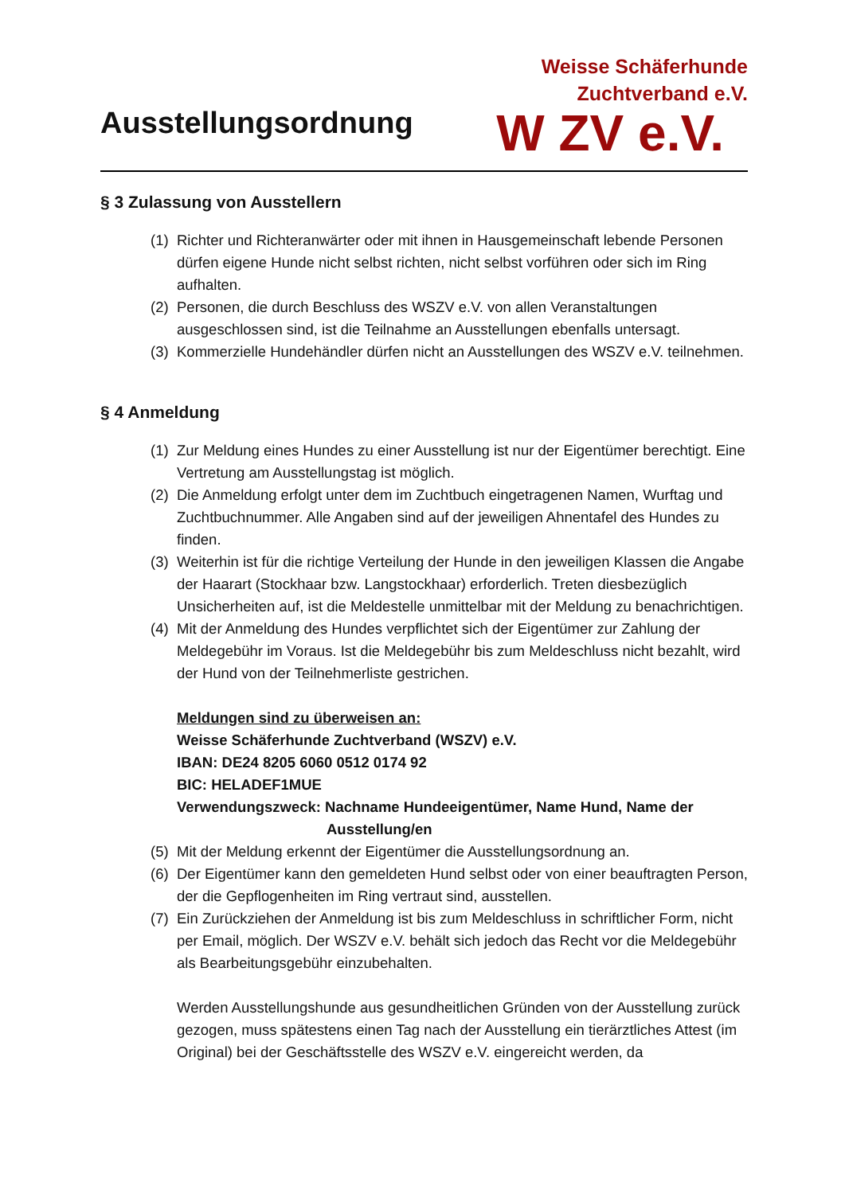Ausstellungsordnung
Weisse Schäferhunde
Zuchtverband e.V.
W ZV e.V.
§ 3 Zulassung von Ausstellern
(1) Richter und Richteranwärter oder mit ihnen in Hausgemeinschaft lebende Personen dürfen eigene Hunde nicht selbst richten, nicht selbst vorführen oder sich im Ring aufhalten.
(2) Personen, die durch Beschluss des WSZV e.V. von allen Veranstaltungen ausgeschlossen sind, ist die Teilnahme an Ausstellungen ebenfalls untersagt.
(3) Kommerzielle Hundehändler dürfen nicht an Ausstellungen des WSZV e.V. teilnehmen.
§ 4 Anmeldung
(1) Zur Meldung eines Hundes zu einer Ausstellung ist nur der Eigentümer berechtigt. Eine Vertretung am Ausstellungstag ist möglich.
(2) Die Anmeldung erfolgt unter dem im Zuchtbuch eingetragenen Namen, Wurftag und Zuchtbuchnummer. Alle Angaben sind auf der jeweiligen Ahnentafel des Hundes zu finden.
(3) Weiterhin ist für die richtige Verteilung der Hunde in den jeweiligen Klassen die Angabe der Haarart (Stockhaar bzw. Langstockhaar) erforderlich. Treten diesbezüglich Unsicherheiten auf, ist die Meldestelle unmittelbar mit der Meldung zu benachrichtigen.
(4) Mit der Anmeldung des Hundes verpflichtet sich der Eigentümer zur Zahlung der Meldegebühr im Voraus. Ist die Meldegebühr bis zum Meldeschluss nicht bezahlt, wird der Hund von der Teilnehmerliste gestrichen.
Meldungen sind zu überweisen an:
Weisse Schäferhunde Zuchtverband (WSZV) e.V.
IBAN: DE24 8205 6060 0512 0174 92
BIC: HELADEF1MUE
Verwendungszweck: Nachname Hundeeigentümer, Name Hund, Name der
Ausstellung/en
(5) Mit der Meldung erkennt der Eigentümer die Ausstellungsordnung an.
(6) Der Eigentümer kann den gemeldeten Hund selbst oder von einer beauftragten Person, der die Gepflogenheiten im Ring vertraut sind, ausstellen.
(7) Ein Zurückziehen der Anmeldung ist bis zum Meldeschluss in schriftlicher Form, nicht per Email, möglich. Der WSZV e.V. behält sich jedoch das Recht vor die Meldegebühr als Bearbeitungsgebühr einzubehalten.
Werden Ausstellungshunde aus gesundheitlichen Gründen von der Ausstellung zurück gezogen, muss spätestens einen Tag nach der Ausstellung ein tierärztliches Attest (im Original) bei der Geschäftsstelle des WSZV e.V. eingereicht werden, da